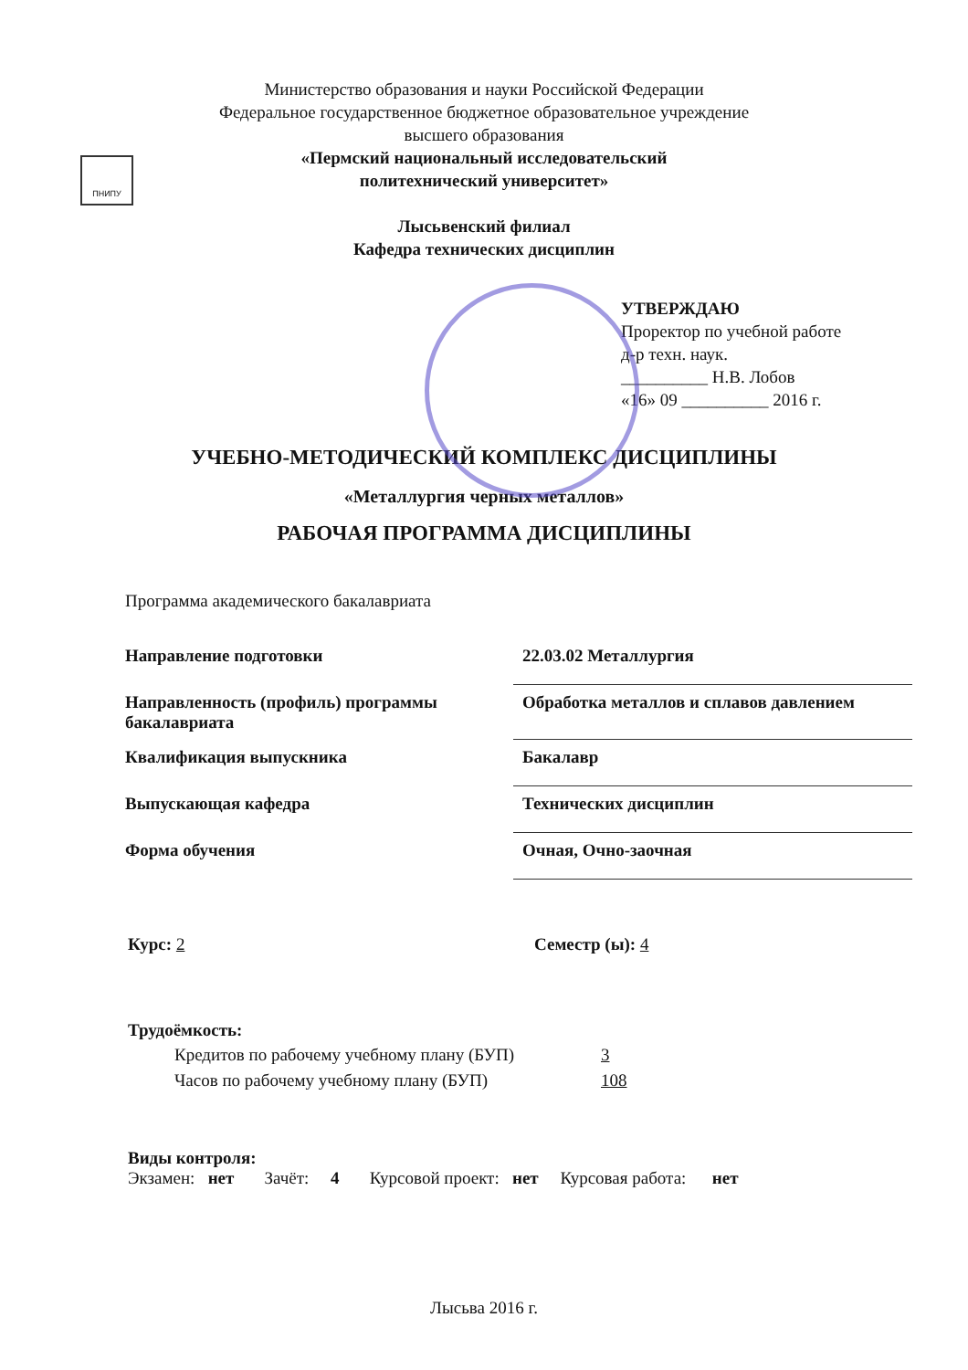ПНИПУ
Министерство образования и науки Российской Федерации
Федеральное государственное бюджетное образовательное учреждение
высшего образования
«Пермский национальный исследовательский
политехнический университет»
Лысьвенский филиал
Кафедра технических дисциплин
УТВЕРЖДАЮ
Проректор по учебной работе
д-р техн. наук.
__________ Н.В. Лобов
«16» 09 __________ 2016 г.
УЧЕБНО-МЕТОДИЧЕСКИЙ КОМПЛЕКС ДИСЦИПЛИНЫ
«Металлургия черных металлов»
РАБОЧАЯ ПРОГРАММА ДИСЦИПЛИНЫ
Программа академического бакалавриата
| Направление подготовки | 22.03.02 Металлургия |
| Направленность (профиль) программы бакалавриата | Обработка металлов и сплавов давлением |
| Квалификация выпускника | Бакалавр |
| Выпускающая кафедра | Технических дисциплин |
| Форма обучения | Очная, Очно-заочная |
Курс: 2 Семестр (ы): 4
Трудоёмкость:
| Кредитов по рабочему учебному плану (БУП) | 3 |
| Часов по рабочему учебному плану (БУП) | 108 |
Виды контроля:
Экзамен: нет Зачёт: 4 Курсовой проект: нет Курсовая работа: нет
Лысьва 2016 г.